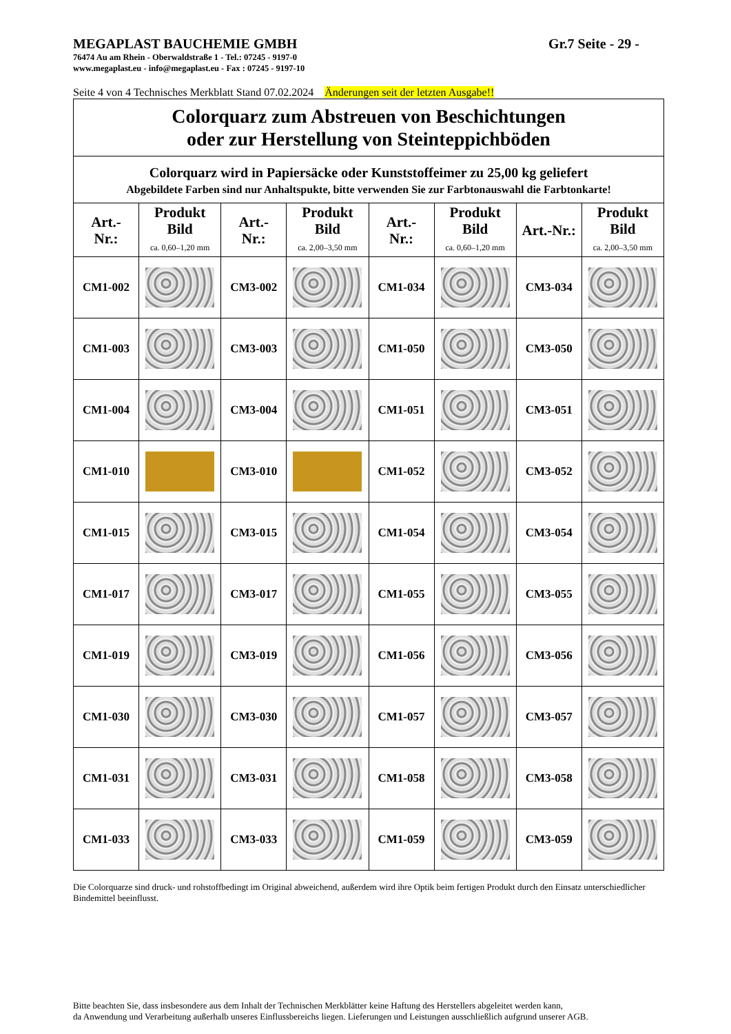MEGAPLAST BAUCHEMIE GMBH Gr.7 Seite - 29 -
76474 Au am Rhein - Oberwaldstraße 1 - Tel.: 07245 - 9197-0
www.megaplast.eu - info@megaplast.eu - Fax : 07245 - 9197-10
Seite 4 von 4 Technisches Merkblatt Stand 07.02.2024 Änderungen seit der letzten Ausgabe!!
| Colorquarz zum Abstreuen von Beschichtungen oder zur Herstellung von Steinteppichböden | | | | | | | |
| Colorquarz wird in Papiersäcke oder Kunststoffeimer zu 25,00 kg geliefert | | | | | | | |
| Abgebildete Farben sind nur Anhaltspukte, bitte verwenden Sie zur Farbtonauswahl die Farbtonkarte! | | | | | | | |
| Art.- Nr.: | Produkt Bild ca. 0,60–1,20 mm | Art.- Nr.: | Produkt Bild ca. 2,00–3,50 mm | Art.- Nr.: | Produkt Bild ca. 0,60–1,20 mm | Art.-Nr.: | Produkt Bild ca. 2,00–3,50 mm |
| CM1-002 | | CM3-002 | | CM1-034 | | CM3-034 | |
| CM1-003 | | CM3-003 | | CM1-050 | | CM3-050 | |
| CM1-004 | | CM3-004 | | CM1-051 | | CM3-051 | |
| CM1-010 | | CM3-010 | | CM1-052 | | CM3-052 | |
| CM1-015 | | CM3-015 | | CM1-054 | | CM3-054 | |
| CM1-017 | | CM3-017 | | CM1-055 | | CM3-055 | |
| CM1-019 | | CM3-019 | | CM1-056 | | CM3-056 | |
| CM1-030 | | CM3-030 | | CM1-057 | | CM3-057 | |
| CM1-031 | | CM3-031 | | CM1-058 | | CM3-058 | |
| CM1-033 | | CM3-033 | | CM1-059 | | CM3-059 | |
Die Colorquarze sind druck- und rohstoffbedingt im Original abweichend, außerdem wird ihre Optik beim fertigen Produkt durch den Einsatz unterschiedlicher Bindemittel beeinflusst.
Bitte beachten Sie, dass insbesondere aus dem Inhalt der Technischen Merkblätter keine Haftung des Herstellers abgeleitet werden kann,
da Anwendung und Verarbeitung außerhalb unseres Einflussbereichs liegen. Lieferungen und Leistungen ausschließlich aufgrund unserer AGB.